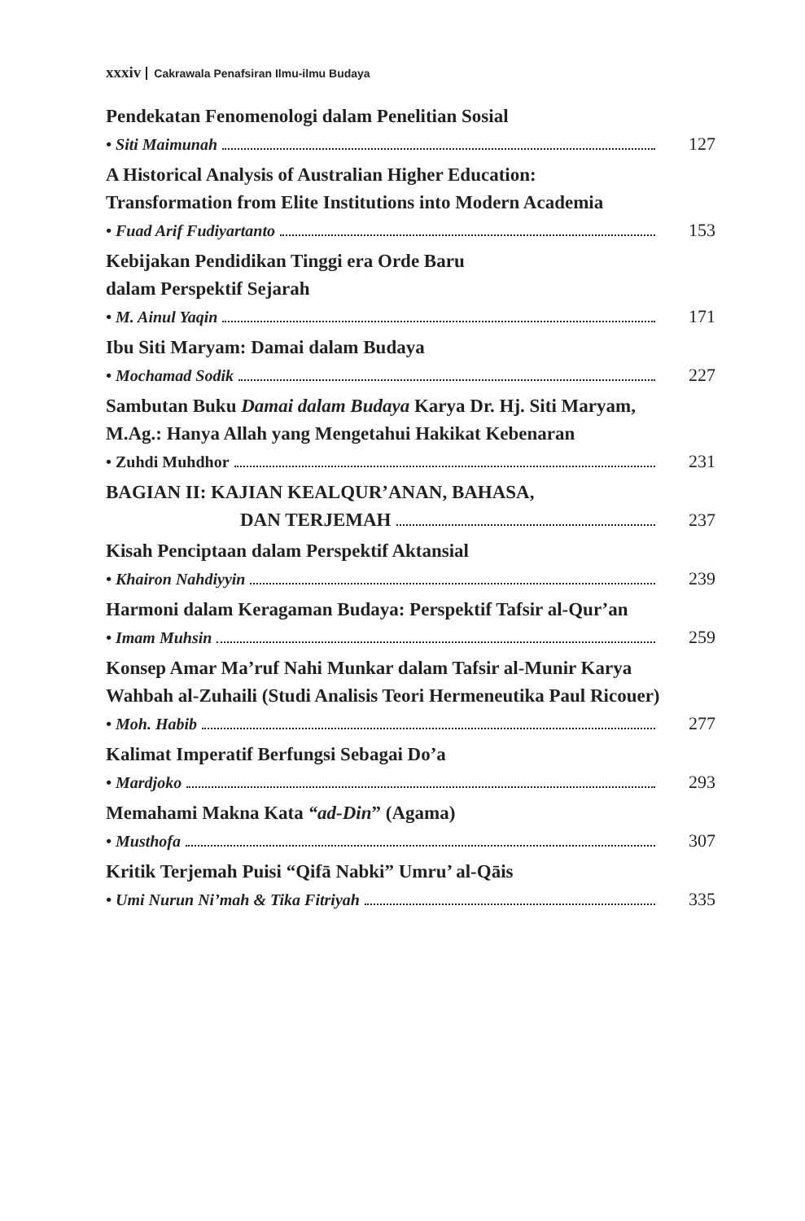xxxiv Cakrawala Penafsiran Ilmu-ilmu Budaya
Pendekatan Fenomenologi dalam Penelitian Sosial
• Siti Maimunah 127
A Historical Analysis of Australian Higher Education:
Transformation from Elite Institutions into Modern Academia
• Fuad Arif Fudiyartanto 153
Kebijakan Pendidikan Tinggi era Orde Baru
dalam Perspektif Sejarah
• M. Ainul Yaqin 171
Ibu Siti Maryam: Damai dalam Budaya
• Mochamad Sodik 227
Sambutan Buku Damai dalam Budaya Karya Dr. Hj. Siti Maryam,
M.Ag.: Hanya Allah yang Mengetahui Hakikat Kebenaran
• Zuhdi Muhdhor 231
BAGIAN II: KAJIAN KEALQUR’ANAN, BAHASA,
DAN TERJEMAH 237
Kisah Penciptaan dalam Perspektif Aktansial
• Khairon Nahdiyyin 239
Harmoni dalam Keragaman Budaya: Perspektif Tafsir al-Qur’an
• Imam Muhsin 259
Konsep Amar Ma’ruf Nahi Munkar dalam Tafsir al-Munir Karya
Wahbah al-Zuhaili (Studi Analisis Teori Hermeneutika Paul Ricouer)
• Moh. Habib 277
Kalimat Imperatif Berfungsi Sebagai Do’a
• Mardjoko 293
Memahami Makna Kata “ad-Din” (Agama)
• Musthofa 307
Kritik Terjemah Puisi “Qifā Nabki” Umru’ al-Qāis
• Umi Nurun Ni’mah & Tika Fitriyah 335